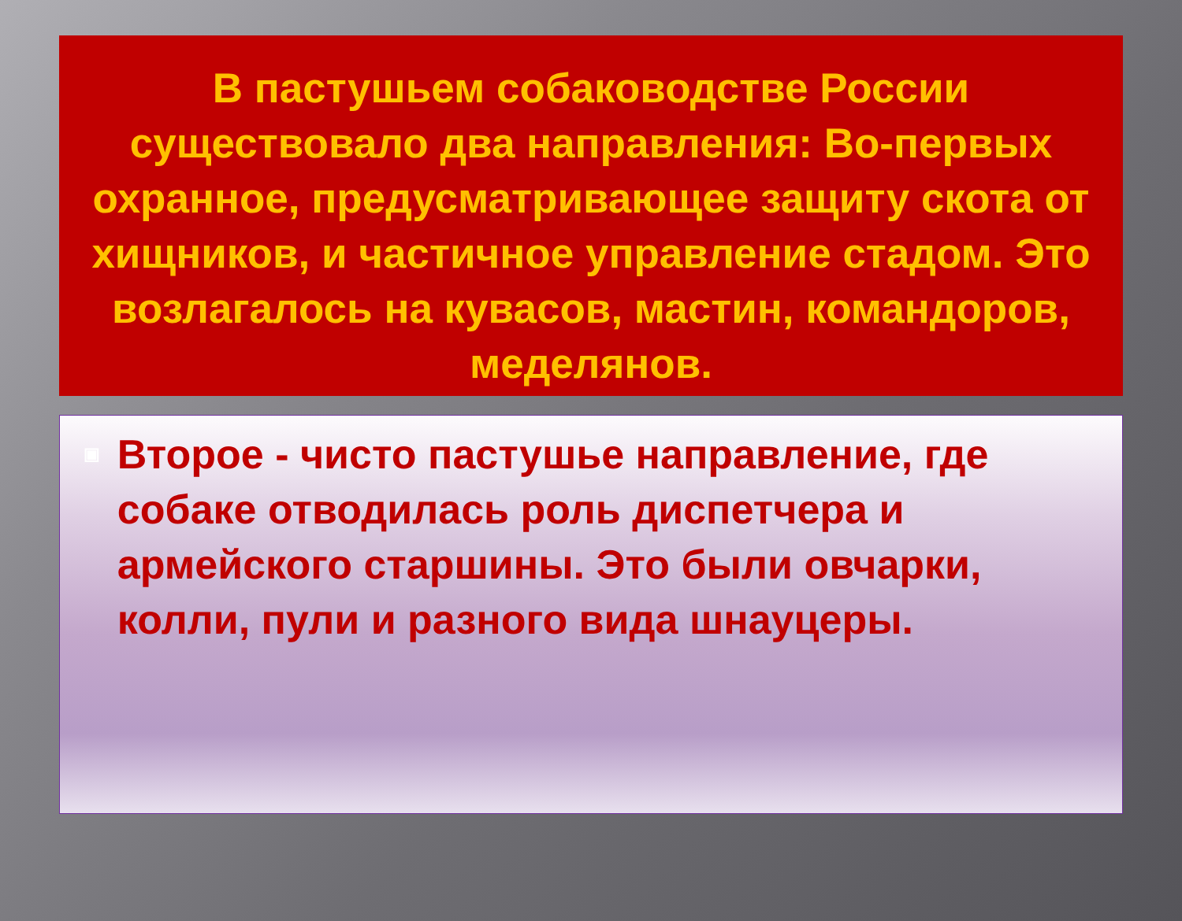В пастушьем собаководстве России существовало два направления: Во-первых охранное, предусматривающее защиту скота от хищников, и частичное управление стадом. Это возлагалось на кувасов, мастин, командоров, меделянов.
▣
Второе - чисто пастушье направление, где собаке отводилась роль диспетчера и армейского старшины. Это были овчарки, колли, пули и разного вида шнауцеры.